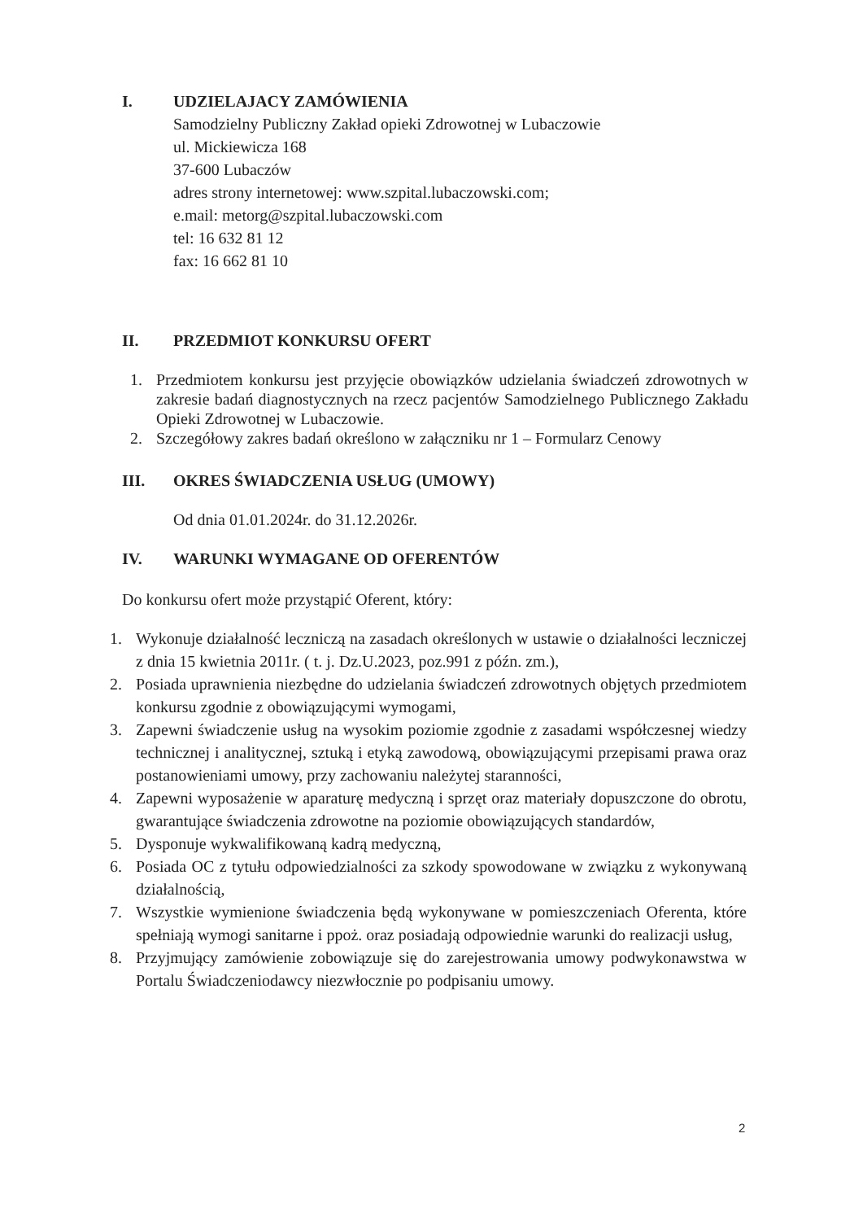I. UDZIELAJACY ZAMÓWIENIA
Samodzielny Publiczny Zakład opieki Zdrowotnej w Lubaczowie
ul. Mickiewicza 168
37-600 Lubaczów
adres strony internetowej: www.szpital.lubaczowski.com;
e.mail: metorg@szpital.lubaczowski.com
tel: 16 632 81 12
fax: 16 662 81 10
II. PRZEDMIOT KONKURSU OFERT
1. Przedmiotem konkursu jest przyjęcie obowiązków udzielania świadczeń zdrowotnych w zakresie badań diagnostycznych na rzecz pacjentów Samodzielnego Publicznego Zakładu Opieki Zdrowotnej w Lubaczowie.
2. Szczegółowy zakres badań określono w załączniku nr 1 – Formularz Cenowy
III. OKRES ŚWIADCZENIA USŁUG (UMOWY)
Od dnia 01.01.2024r. do 31.12.2026r.
IV. WARUNKI WYMAGANE OD OFERENTÓW
Do konkursu ofert może przystąpić Oferent, który:
1. Wykonuje działalność leczniczą na zasadach określonych w ustawie o działalności leczniczej z dnia 15 kwietnia 2011r. ( t. j. Dz.U.2023, poz.991 z późn. zm.),
2. Posiada uprawnienia niezbędne do udzielania świadczeń zdrowotnych objętych przedmiotem konkursu zgodnie z obowiązującymi wymogami,
3. Zapewni świadczenie usług na wysokim poziomie zgodnie z zasadami współczesnej wiedzy technicznej i analitycznej, sztuką i etyką zawodową, obowiązującymi przepisami prawa oraz postanowieniami umowy, przy zachowaniu należytej staranności,
4. Zapewni wyposażenie w aparaturę medyczną i sprzęt oraz materiały dopuszczone do obrotu, gwarantujące świadczenia zdrowotne na poziomie obowiązujących standardów,
5. Dysponuje wykwalifikowaną kadrą medyczną,
6. Posiada OC z tytułu odpowiedzialności za szkody spowodowane w związku z wykonywaną działalnością,
7. Wszystkie wymienione świadczenia będą wykonywane w pomieszczeniach Oferenta, które spełniają wymogi sanitarne i ppoż. oraz posiadają odpowiednie warunki do realizacji usług,
8. Przyjmujący zamówienie zobowiązuje się do zarejestrowania umowy podwykonawstwa w Portalu Świadczeniodawcy niezwłocznie po podpisaniu umowy.
2